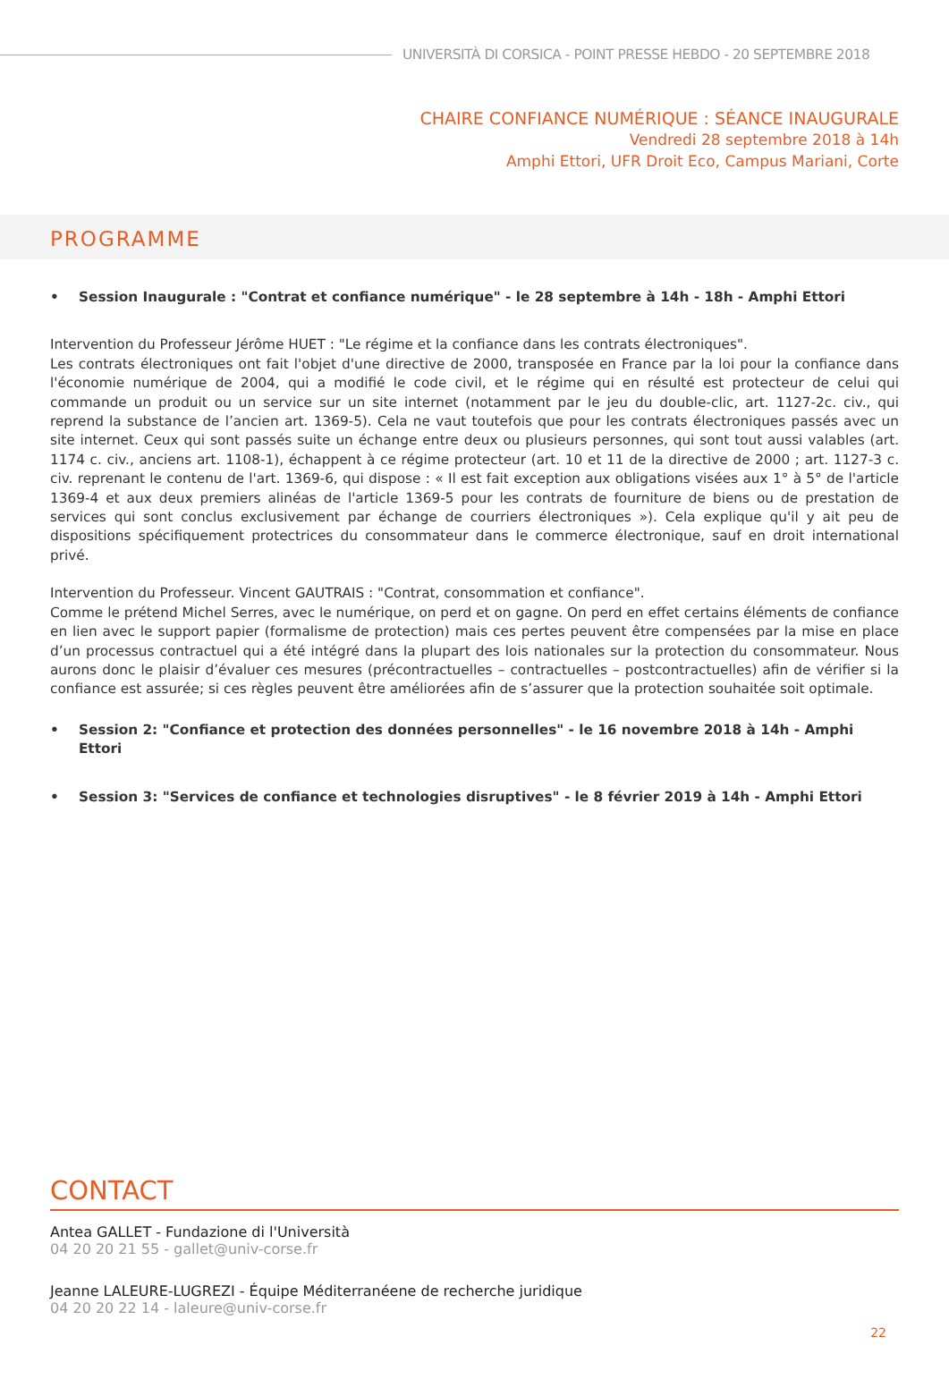UNIVERSITÀ DI CORSICA - POINT PRESSE HEBDO - 20 SEPTEMBRE 2018
CHAIRE CONFIANCE NUMÉRIQUE : SÉANCE INAUGURALE
Vendredi 28 septembre 2018 à 14h
Amphi Ettori, UFR Droit Eco, Campus Mariani, Corte
PROGRAMME
• Session Inaugurale : "Contrat et confiance numérique" - le 28 septembre à 14h - 18h - Amphi Ettori
Intervention du Professeur Jérôme HUET : "Le régime et la confiance dans les contrats électroniques".
Les contrats électroniques ont fait l'objet d'une directive de 2000, transposée en France par la loi pour la confiance dans l'économie numérique de 2004, qui a modifié le code civil, et le régime qui en résulté est protecteur de celui qui commande un produit ou un service sur un site internet (notamment par le jeu du double-clic, art. 1127-2c. civ., qui reprend la substance de l’ancien art. 1369-5). Cela ne vaut toutefois que pour les contrats électroniques passés avec un site internet. Ceux qui sont passés suite un échange entre deux ou plusieurs personnes, qui sont tout aussi valables (art. 1174 c. civ., anciens art. 1108-1), échappent à ce régime protecteur (art. 10 et 11 de la directive de 2000 ; art. 1127-3 c. civ. reprenant le contenu de l'art. 1369-6, qui dispose : « Il est fait exception aux obligations visées aux 1° à 5° de l'article 1369-4 et aux deux premiers alinéas de l'article 1369-5 pour les contrats de fourniture de biens ou de prestation de services qui sont conclus exclusivement par échange de courriers électroniques »). Cela explique qu'il y ait peu de dispositions spécifiquement protectrices du consommateur dans le commerce électronique, sauf en droit international privé.
Intervention du Professeur. Vincent GAUTRAIS : "Contrat, consommation et confiance".
Comme le prétend Michel Serres, avec le numérique, on perd et on gagne. On perd en effet certains éléments de confiance en lien avec le support papier (formalisme de protection) mais ces pertes peuvent être compensées par la mise en place d’un processus contractuel qui a été intégré dans la plupart des lois nationales sur la protection du consommateur. Nous aurons donc le plaisir d’évaluer ces mesures (précontractuelles – contractuelles – postcontractuelles) afin de vérifier si la confiance est assurée; si ces règles peuvent être améliorées afin de s’assurer que la protection souhaitée soit optimale.
• Session 2: "Confiance et protection des données personnelles" - le 16 novembre 2018 à 14h - Amphi Ettori
• Session 3: "Services de confiance et technologies disruptives" - le 8 février 2019 à 14h - Amphi Ettori
CONTACT
Antea GALLET - Fundazione di l'Università
04 20 20 21 55 - gallet@univ-corse.fr
Jeanne LALEURE-LUGREZI - Équipe Méditerranéene de recherche juridique
04 20 20 22 14 - laleure@univ-corse.fr
22